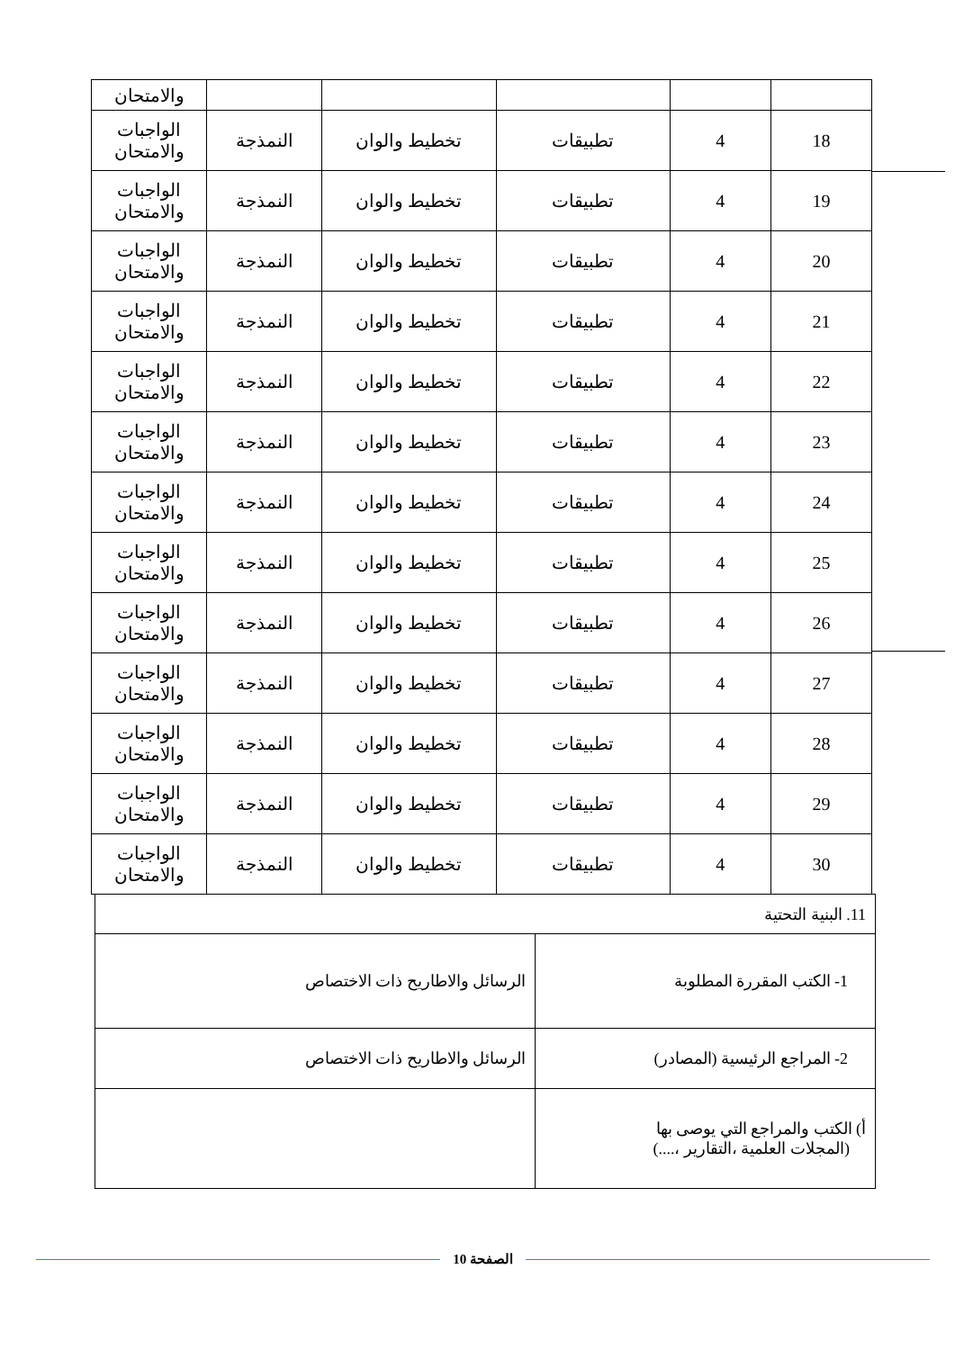| | | | | | والامتحان |
| 18 | 4 | تطبيقات | تخطيط والوان | النمذجة | الواجبات والامتحان |
| 19 | 4 | تطبيقات | تخطيط والوان | النمذجة | الواجبات والامتحان |
| 20 | 4 | تطبيقات | تخطيط والوان | النمذجة | الواجبات والامتحان |
| 21 | 4 | تطبيقات | تخطيط والوان | النمذجة | الواجبات والامتحان |
| 22 | 4 | تطبيقات | تخطيط والوان | النمذجة | الواجبات والامتحان |
| 23 | 4 | تطبيقات | تخطيط والوان | النمذجة | الواجبات والامتحان |
| 24 | 4 | تطبيقات | تخطيط والوان | النمذجة | الواجبات والامتحان |
| 25 | 4 | تطبيقات | تخطيط والوان | النمذجة | الواجبات والامتحان |
| 26 | 4 | تطبيقات | تخطيط والوان | النمذجة | الواجبات والامتحان |
| 27 | 4 | تطبيقات | تخطيط والوان | النمذجة | الواجبات والامتحان |
| 28 | 4 | تطبيقات | تخطيط والوان | النمذجة | الواجبات والامتحان |
| 29 | 4 | تطبيقات | تخطيط والوان | النمذجة | الواجبات والامتحان |
| 30 | 4 | تطبيقات | تخطيط والوان | النمذجة | الواجبات والامتحان |
| 11. البنية التحتية | |
| 1- الكتب المقررة المطلوبة | الرسائل والاطاريح ذات الاختصاص |
| 2- المراجع الرئيسية (المصادر) | الرسائل والاطاريح ذات الاختصاص |
| أ) الكتب والمراجع التي يوصى بها (المجلات العلمية ،التقارير ،....) | |
الصفحة 10